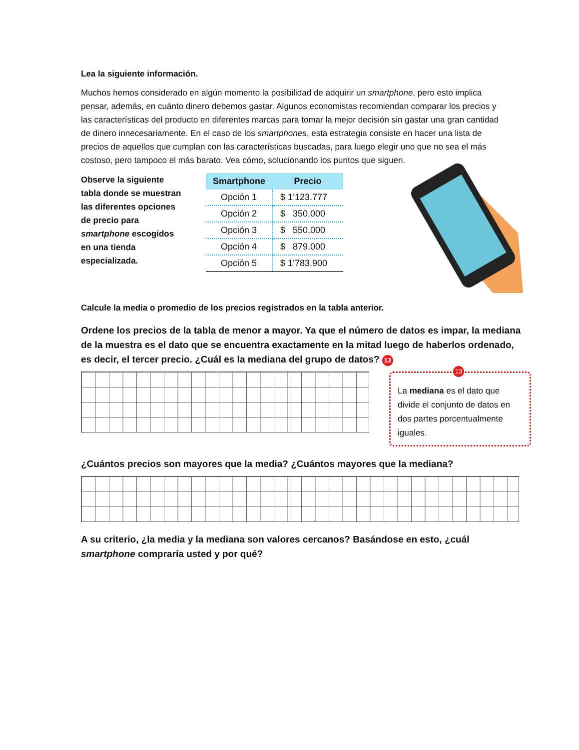Lea la siguiente información.
Muchos hemos considerado en algún momento la posibilidad de adquirir un smartphone, pero esto implica pensar, además, en cuánto dinero debemos gastar. Algunos economistas recomiendan comparar los precios y las características del producto en diferentes marcas para tomar la mejor decisión sin gastar una gran cantidad de dinero innecesariamente. En el caso de los smartphones, esta estrategia consiste en hacer una lista de precios de aquellos que cumplan con las características buscadas, para luego elegir uno que no sea el más costoso, pero tampoco el más barato. Vea cómo, solucionando los puntos que siguen.
Observe la siguiente tabla donde se muestran las diferentes opciones de precio para smartphone escogidos en una tienda especializada.
| Smartphone | Precio |
| --- | --- |
| Opción 1 | $ 1’123.777 |
| Opción 2 | $ 350.000 |
| Opción 3 | $ 550.000 |
| Opción 4 | $ 879.000 |
| Opción 5 | $ 1’783.900 |
Calcule la media o promedio de los precios registrados en la tabla anterior.
Ordene los precios de la tabla de menor a mayor. Ya que el número de datos es impar, la mediana de la muestra es el dato que se encuentra exactamente en la mitad luego de haberlos ordenado, es decir, el tercer precio. ¿Cuál es la mediana del grupo de datos? 13
13
La mediana es el dato que divide el conjunto de datos en dos partes porcentualmente iguales.
¿Cuántos precios son mayores que la media? ¿Cuántos mayores que la mediana?
A su criterio, ¿la media y la mediana son valores cercanos? Basándose en esto, ¿cuál smartphone compraría usted y por qué?